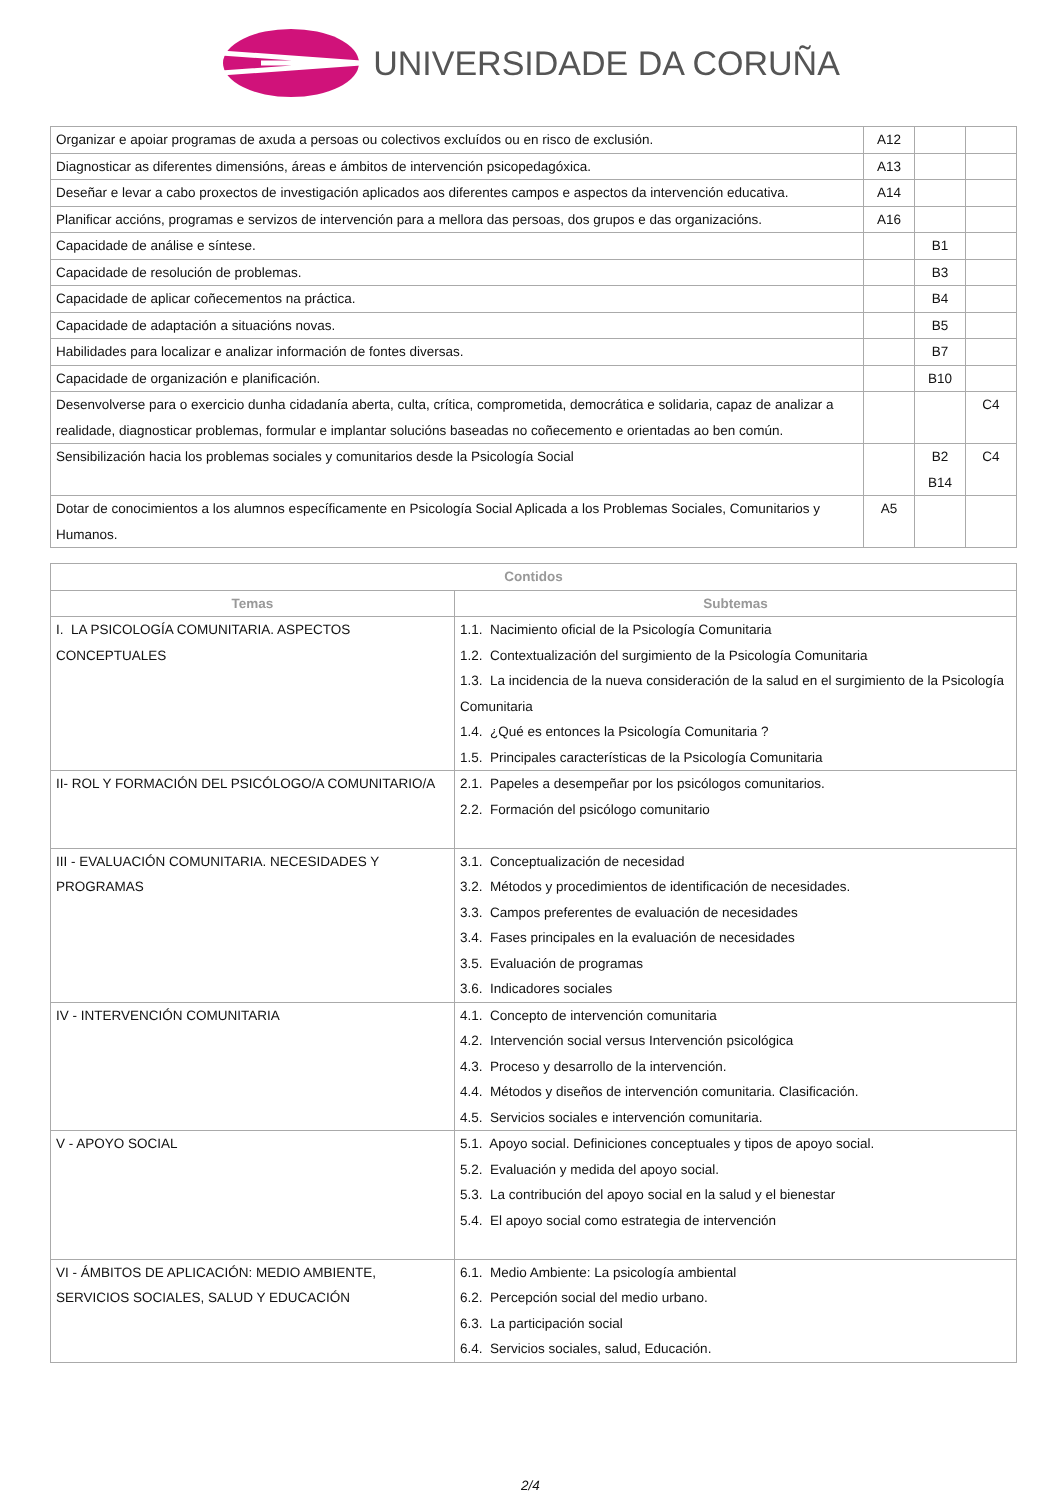UNIVERSIDADE DA CORUÑA
| Organizar e apoiar programas de axuda a persoas ou colectivos excluídos ou en risco de exclusión. | A12 | | |
| Diagnosticar as diferentes dimensións, áreas e ámbitos de intervención psicopedagóxica. | A13 | | |
| Deseñar e levar a cabo proxectos de investigación aplicados aos diferentes campos e aspectos da intervención educativa. | A14 | | |
| Planificar accións, programas e servizos de intervención para a mellora das persoas, dos grupos e das organizacións. | A16 | | |
| Capacidade de análise e síntese. | | B1 | |
| Capacidade de resolución de problemas. | | B3 | |
| Capacidade de aplicar coñecementos na práctica. | | B4 | |
| Capacidade de adaptación a situacións novas. | | B5 | |
| Habilidades para localizar e analizar información de fontes diversas. | | B7 | |
| Capacidade de organización e planificación. | | B10 | |
| Desenvolverse para o exercicio dunha cidadanía aberta, culta, crítica, comprometida, democrática e solidaria, capaz de analizar a realidade, diagnosticar problemas, formular e implantar solucións baseadas no coñecemento e orientadas ao ben común. | | | C4 |
| Sensibilización hacia los problemas sociales y comunitarios desde la Psicología Social | | B2 B14 | C4 |
| Dotar de conocimientos a los alumnos específicamente en Psicología Social Aplicada a los Problemas Sociales, Comunitarios y Humanos. | A5 | | |
| Contidos | |
| --- | --- |
| Temas | Subtemas |
| I. LA PSICOLOGÍA COMUNITARIA. ASPECTOS CONCEPTUALES | 1.1. Nacimiento oficial de la Psicología Comunitaria 1.2. Contextualización del surgimiento de la Psicología Comunitaria 1.3. La incidencia de la nueva consideración de la salud en el surgimiento de la Psicología Comunitaria 1.4. ¿Qué es entonces la Psicología Comunitaria ? 1.5. Principales características de la Psicología Comunitaria |
| II- ROL Y FORMACIÓN DEL PSICÓLOGO/A COMUNITARIO/A | 2.1. Papeles a desempeñar por los psicólogos comunitarios. 2.2. Formación del psicólogo comunitario |
| III - EVALUACIÓN COMUNITARIA. NECESIDADES Y PROGRAMAS | 3.1. Conceptualización de necesidad 3.2. Métodos y procedimientos de identificación de necesidades. 3.3. Campos preferentes de evaluación de necesidades 3.4. Fases principales en la evaluación de necesidades 3.5. Evaluación de programas 3.6. Indicadores sociales |
| IV - INTERVENCIÓN COMUNITARIA | 4.1. Concepto de intervención comunitaria 4.2. Intervención social versus Intervención psicológica 4.3. Proceso y desarrollo de la intervención. 4.4. Métodos y diseños de intervención comunitaria. Clasificación. 4.5. Servicios sociales e intervención comunitaria. |
| V - APOYO SOCIAL | 5.1. Apoyo social. Definiciones conceptuales y tipos de apoyo social. 5.2. Evaluación y medida del apoyo social. 5.3. La contribución del apoyo social en la salud y el bienestar 5.4. El apoyo social como estrategia de intervención |
| VI - ÁMBITOS DE APLICACIÓN: MEDIO AMBIENTE, SERVICIOS SOCIALES, SALUD Y EDUCACIÓN | 6.1. Medio Ambiente: La psicología ambiental 6.2. Percepción social del medio urbano. 6.3. La participación social 6.4. Servicios sociales, salud, Educación. |
2/4